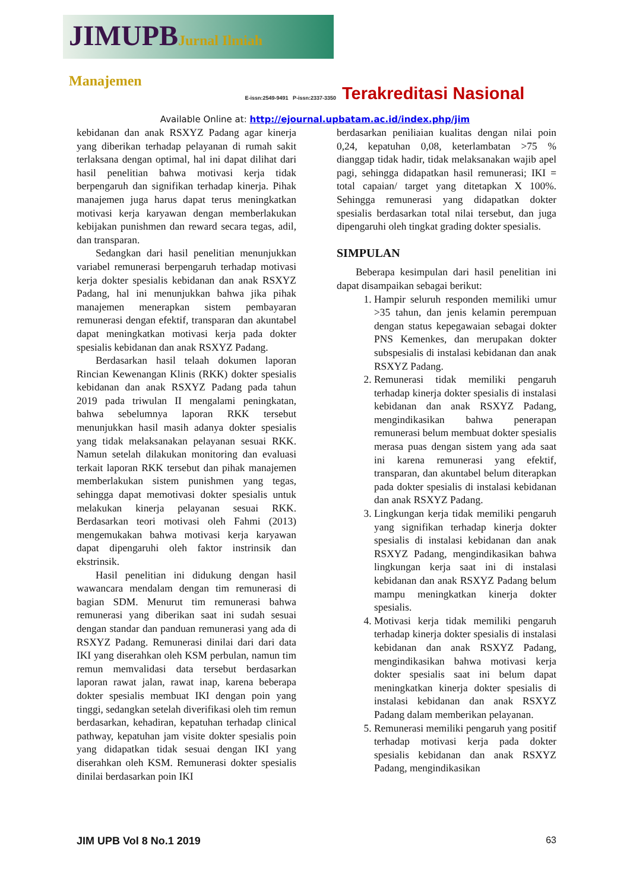JIMUPBJurnal Ilmiah Manajemen
E-issn:2549-9491 P-issn:2337-3350
Terakreditasi Nasional
Available Online at: http://ejournal.upbatam.ac.id/index.php/jim
kebidanan dan anak RSXYZ Padang agar kinerja yang diberikan terhadap pelayanan di rumah sakit terlaksana dengan optimal, hal ini dapat dilihat dari hasil penelitian bahwa motivasi kerja tidak berpengaruh dan signifikan terhadap kinerja. Pihak manajemen juga harus dapat terus meningkatkan motivasi kerja karyawan dengan memberlakukan kebijakan punishmen dan reward secara tegas, adil, dan transparan.
Sedangkan dari hasil penelitian menunjukkan variabel remunerasi berpengaruh terhadap motivasi kerja dokter spesialis kebidanan dan anak RSXYZ Padang, hal ini menunjukkan bahwa jika pihak manajemen menerapkan sistem pembayaran remunerasi dengan efektif, transparan dan akuntabel dapat meningkatkan motivasi kerja pada dokter spesialis kebidanan dan anak RSXYZ Padang.
Berdasarkan hasil telaah dokumen laporan Rincian Kewenangan Klinis (RKK) dokter spesialis kebidanan dan anak RSXYZ Padang pada tahun 2019 pada triwulan II mengalami peningkatan, bahwa sebelumnya laporan RKK tersebut menunjukkan hasil masih adanya dokter spesialis yang tidak melaksanakan pelayanan sesuai RKK. Namun setelah dilakukan monitoring dan evaluasi terkait laporan RKK tersebut dan pihak manajemen memberlakukan sistem punishmen yang tegas, sehingga dapat memotivasi dokter spesialis untuk melakukan kinerja pelayanan sesuai RKK. Berdasarkan teori motivasi oleh Fahmi (2013) mengemukakan bahwa motivasi kerja karyawan dapat dipengaruhi oleh faktor instrinsik dan ekstrinsik.
Hasil penelitian ini didukung dengan hasil wawancara mendalam dengan tim remunerasi di bagian SDM. Menurut tim remunerasi bahwa remunerasi yang diberikan saat ini sudah sesuai dengan standar dan panduan remunerasi yang ada di RSXYZ Padang. Remunerasi dinilai dari dari data IKI yang diserahkan oleh KSM perbulan, namun tim remun memvalidasi data tersebut berdasarkan laporan rawat jalan, rawat inap, karena beberapa dokter spesialis membuat IKI dengan poin yang tinggi, sedangkan setelah diverifikasi oleh tim remun berdasarkan, kehadiran, kepatuhan terhadap clinical pathway, kepatuhan jam visite dokter spesialis poin yang didapatkan tidak sesuai dengan IKI yang diserahkan oleh KSM. Remunerasi dokter spesialis dinilai berdasarkan poin IKI
berdasarkan peniliaian kualitas dengan nilai poin 0,24, kepatuhan 0,08, keterlambatan >75 % dianggap tidak hadir, tidak melaksanakan wajib apel pagi, sehingga didapatkan hasil remunerasi; IKI = total capaian/ target yang ditetapkan X 100%. Sehingga remunerasi yang didapatkan dokter spesialis berdasarkan total nilai tersebut, dan juga dipengaruhi oleh tingkat grading dokter spesialis.
SIMPULAN
Beberapa kesimpulan dari hasil penelitian ini dapat disampaikan sebagai berikut:
1. Hampir seluruh responden memiliki umur >35 tahun, dan jenis kelamin perempuan dengan status kepegawaian sebagai dokter PNS Kemenkes, dan merupakan dokter subspesialis di instalasi kebidanan dan anak RSXYZ Padang.
2. Remunerasi tidak memiliki pengaruh terhadap kinerja dokter spesialis di instalasi kebidanan dan anak RSXYZ Padang, mengindikasikan bahwa penerapan remunerasi belum membuat dokter spesialis merasa puas dengan sistem yang ada saat ini karena remunerasi yang efektif, transparan, dan akuntabel belum diterapkan pada dokter spesialis di instalasi kebidanan dan anak RSXYZ Padang.
3. Lingkungan kerja tidak memiliki pengaruh yang signifikan terhadap kinerja dokter spesialis di instalasi kebidanan dan anak RSXYZ Padang, mengindikasikan bahwa lingkungan kerja saat ini di instalasi kebidanan dan anak RSXYZ Padang belum mampu meningkatkan kinerja dokter spesialis.
4. Motivasi kerja tidak memiliki pengaruh terhadap kinerja dokter spesialis di instalasi kebidanan dan anak RSXYZ Padang, mengindikasikan bahwa motivasi kerja dokter spesialis saat ini belum dapat meningkatkan kinerja dokter spesialis di instalasi kebidanan dan anak RSXYZ Padang dalam memberikan pelayanan.
5. Remunerasi memiliki pengaruh yang positif terhadap motivasi kerja pada dokter spesialis kebidanan dan anak RSXYZ Padang, mengindikasikan
JIM UPB Vol 8 No.1 2019 63